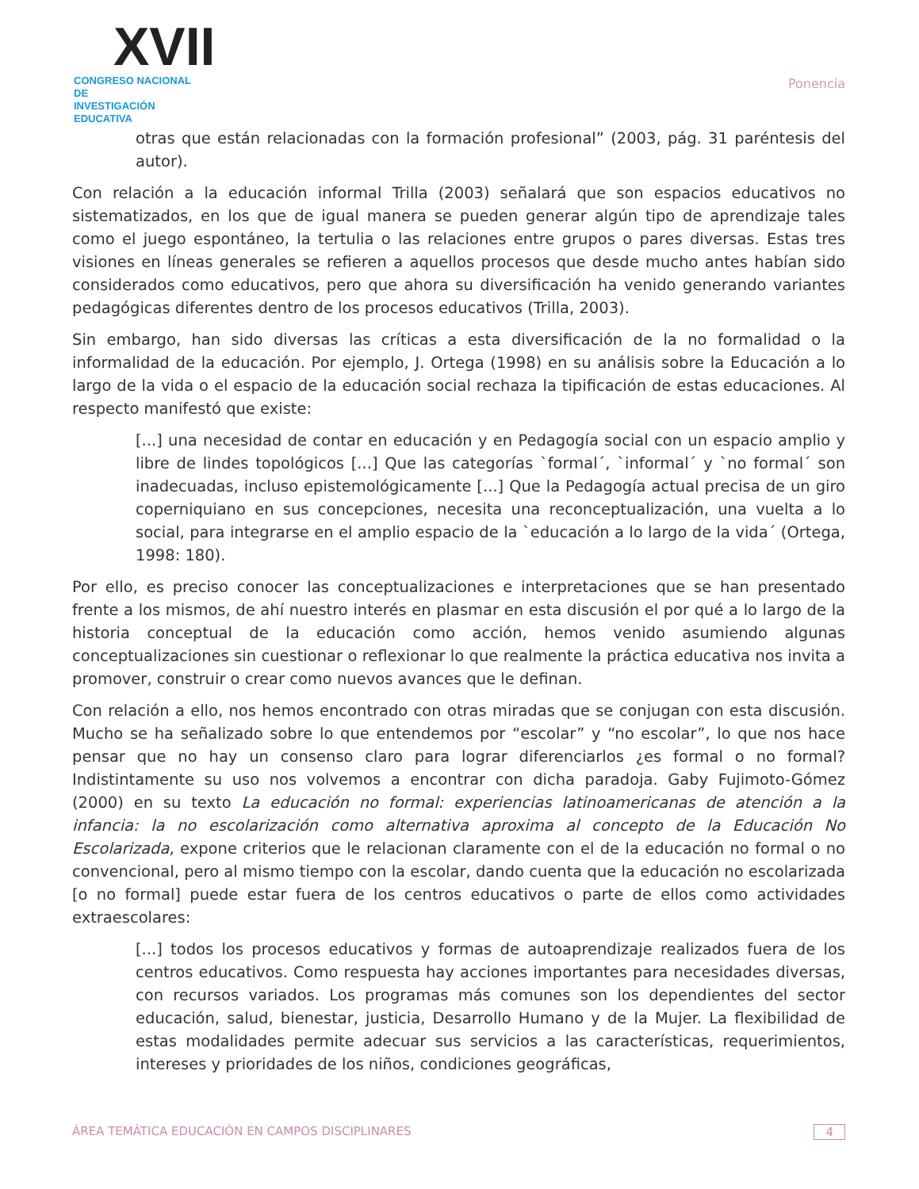XVII
CONGRESO NACIONAL DE
INVESTIGACIÓN EDUCATIVA
Ponencia
otras que están relacionadas con la formación profesional” (2003, pág. 31 paréntesis del autor).
Con relación a la educación informal Trilla (2003) señalará que son espacios educativos no sistematizados, en los que de igual manera se pueden generar algún tipo de aprendizaje tales como el juego espontáneo, la tertulia o las relaciones entre grupos o pares diversas. Estas tres visiones en líneas generales se refieren a aquellos procesos que desde mucho antes habían sido considerados como educativos, pero que ahora su diversificación ha venido generando variantes pedagógicas diferentes dentro de los procesos educativos (Trilla, 2003).
Sin embargo, han sido diversas las críticas a esta diversificación de la no formalidad o la informalidad de la educación. Por ejemplo, J. Ortega (1998) en su análisis sobre la Educación a lo largo de la vida o el espacio de la educación social rechaza la tipificación de estas educaciones. Al respecto manifestó que existe:
[...] una necesidad de contar en educación y en Pedagogía social con un espacio amplio y libre de lindes topológicos [...] Que las categorías `formal´, `informal´ y `no formal´ son inadecuadas, incluso epistemológicamente [...] Que la Pedagogía actual precisa de un giro coperniquiano en sus concepciones, necesita una reconceptualización, una vuelta a lo social, para integrarse en el amplio espacio de la `educación a lo largo de la vida´ (Ortega, 1998: 180).
Por ello, es preciso conocer las conceptualizaciones e interpretaciones que se han presentado frente a los mismos, de ahí nuestro interés en plasmar en esta discusión el por qué a lo largo de la historia conceptual de la educación como acción, hemos venido asumiendo algunas conceptualizaciones sin cuestionar o reflexionar lo que realmente la práctica educativa nos invita a promover, construir o crear como nuevos avances que le definan.
Con relación a ello, nos hemos encontrado con otras miradas que se conjugan con esta discusión. Mucho se ha señalizado sobre lo que entendemos por “escolar” y “no escolar”, lo que nos hace pensar que no hay un consenso claro para lograr diferenciarlos ¿es formal o no formal? Indistintamente su uso nos volvemos a encontrar con dicha paradoja. Gaby Fujimoto-Gómez (2000) en su texto La educación no formal: experiencias latinoamericanas de atención a la infancia: la no escolarización como alternativa aproxima al concepto de la Educación No Escolarizada, expone criterios que le relacionan claramente con el de la educación no formal o no convencional, pero al mismo tiempo con la escolar, dando cuenta que la educación no escolarizada [o no formal] puede estar fuera de los centros educativos o parte de ellos como actividades extraescolares:
[...] todos los procesos educativos y formas de autoaprendizaje realizados fuera de los centros educativos. Como respuesta hay acciones importantes para necesidades diversas, con recursos variados. Los programas más comunes son los dependientes del sector educación, salud, bienestar, justicia, Desarrollo Humano y de la Mujer. La flexibilidad de estas modalidades permite adecuar sus servicios a las características, requerimientos, intereses y prioridades de los niños, condiciones geográficas,
ÁREA TEMÁTICA EDUCACIÓN EN CAMPOS DISCIPLINARES 4